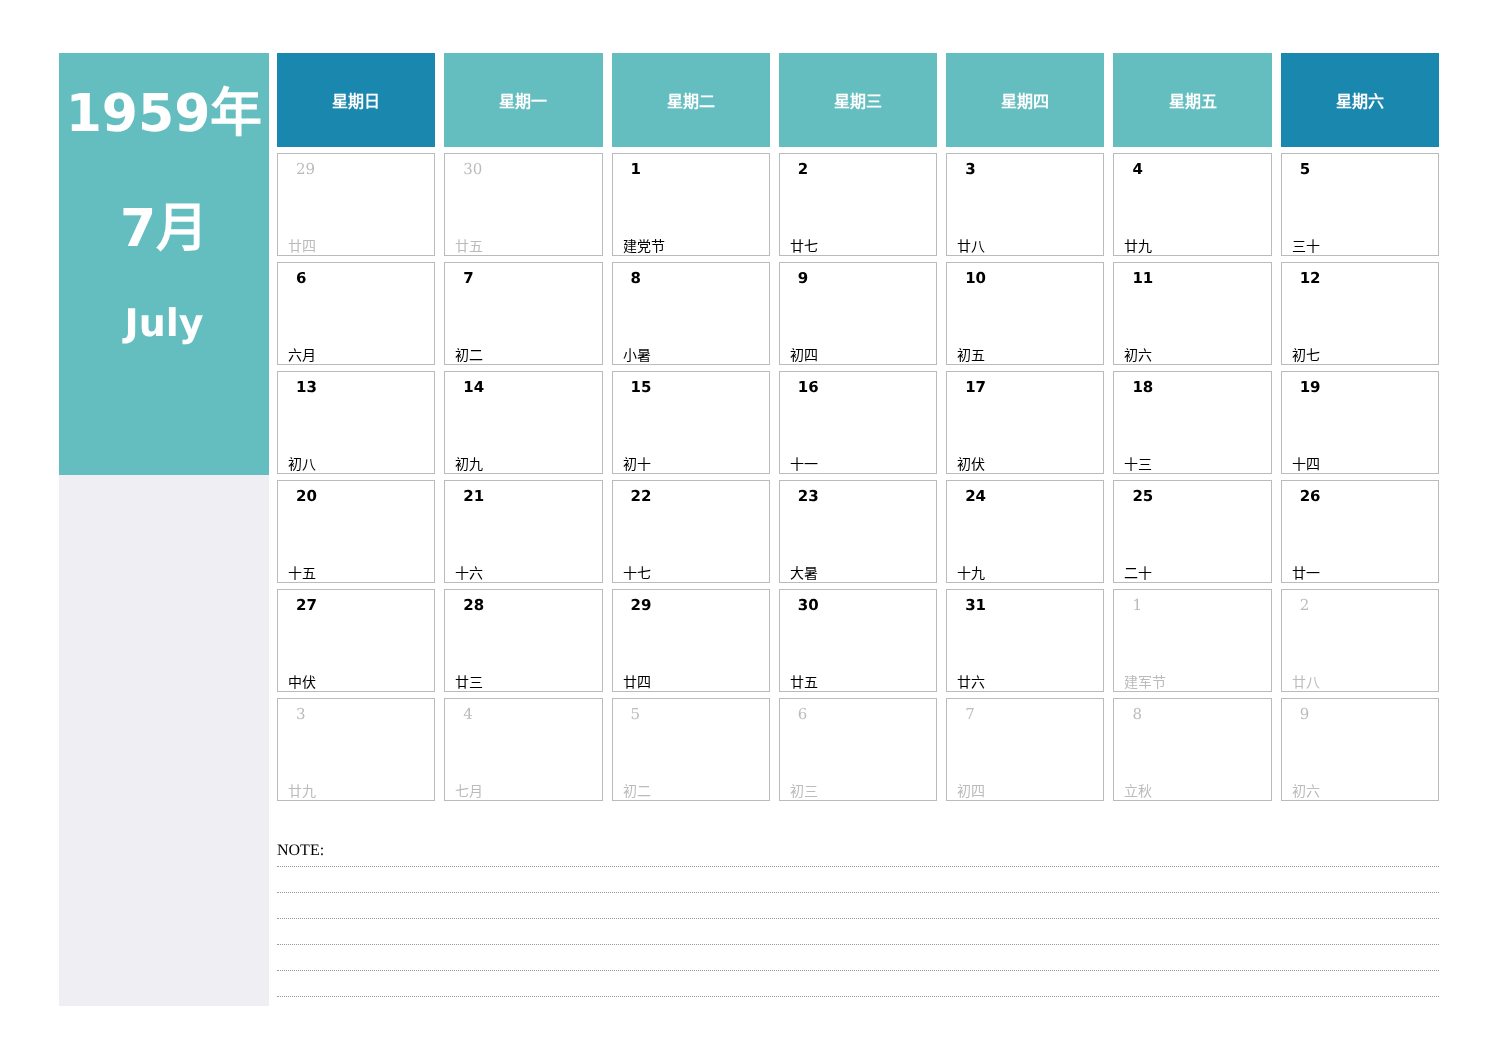1959年
7月
July
| 星期日 | 星期一 | 星期二 | 星期三 | 星期四 | 星期五 | 星期六 |
| --- | --- | --- | --- | --- | --- | --- |
| 29 廿四 | 30 廿五 | 1 建党节 | 2 廿七 | 3 廿八 | 4 廿九 | 5 三十 |
| 6 六月 | 7 初二 | 8 小暑 | 9 初四 | 10 初五 | 11 初六 | 12 初七 |
| 13 初八 | 14 初九 | 15 初十 | 16 十一 | 17 初伏 | 18 十三 | 19 十四 |
| 20 十五 | 21 十六 | 22 十七 | 23 大暑 | 24 十九 | 25 二十 | 26 廿一 |
| 27 中伏 | 28 廿三 | 29 廿四 | 30 廿五 | 31 廿六 | 1 建军节 | 2 廿八 |
| 3 廿九 | 4 七月 | 5 初二 | 6 初三 | 7 初四 | 8 立秋 | 9 初六 |
NOTE: